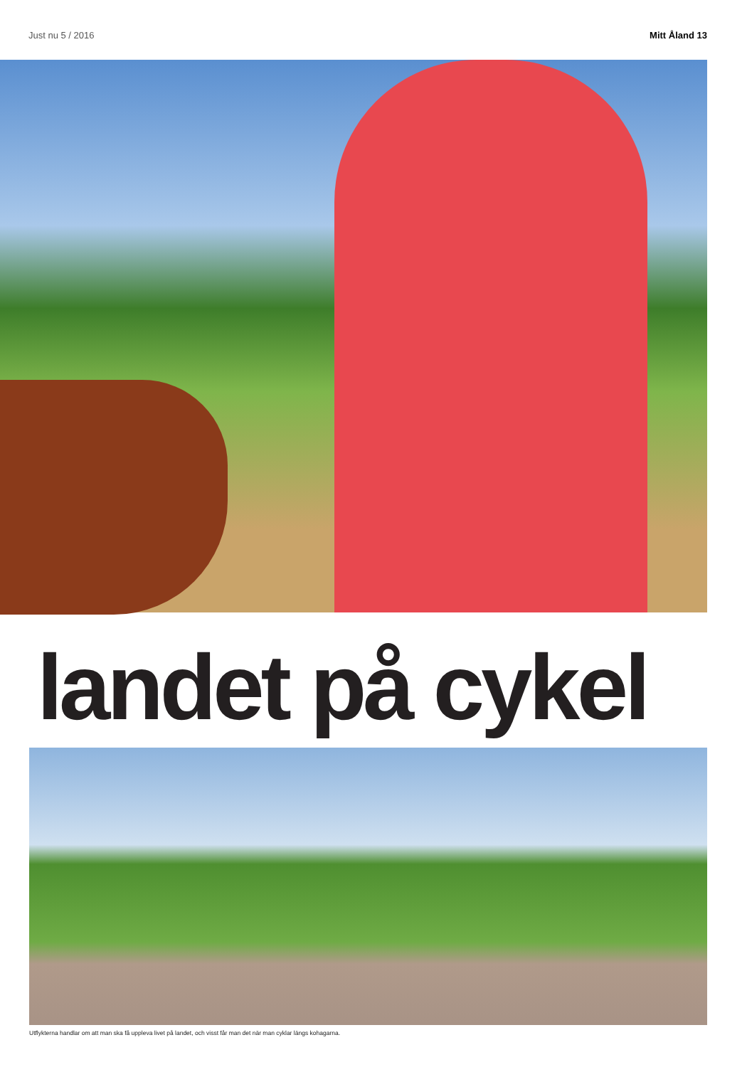Just nu 5 / 2016 Mitt Åland 13
landet på cykel
Utflykterna handlar om att man ska få uppleva livet på landet, och visst får man det när man cyklar längs kohagarna.